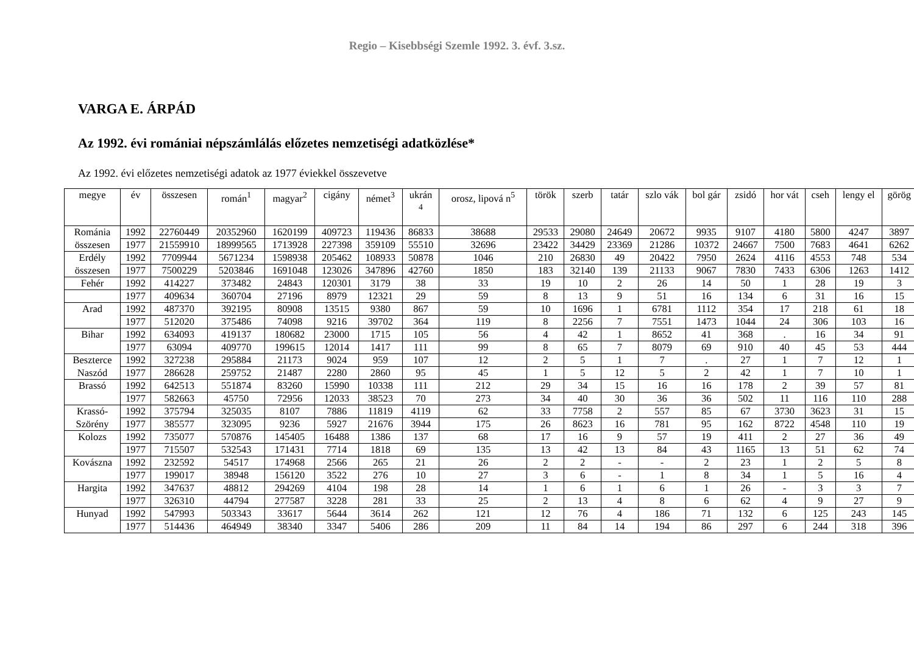Regio – Kisebbségi Szemle 1992. 3. évf. 3.sz.
VARGA E. ÁRPÁD
Az 1992. évi romániai népszámlálás előzetes nemzetiségi adatközlése*
Az 1992. évi előzetes nemzetiségi adatok az 1977 éviekkel összevetve
| megye | év | összesen | román<sup>1</sup> | magyar<sup>2</sup> | cigány | német<sup>3</sup> | ukrán <sup>4</sup> | orosz, lipová n<sup>5</sup> | török | szerb | tatár | szlo vák | bol gár | zsidó | hor vát | cseh | lengy el | görög |
| --- | --- | --- | --- | --- | --- | --- | --- | --- | --- | --- | --- | --- | --- | --- | --- | --- | --- | --- |
| Románia | 1992 | 22760449 | 20352960 | 1620199 | 409723 | 119436 | 86833 | 38688 | 29533 | 29080 | 24649 | 20672 | 9935 | 9107 | 4180 | 5800 | 4247 | 3897 |
| összesen | 1977 | 21559910 | 18999565 | 1713928 | 227398 | 359109 | 55510 | 32696 | 23422 | 34429 | 23369 | 21286 | 10372 | 24667 | 7500 | 7683 | 4641 | 6262 |
| Erdély | 1992 | 7709944 | 5671234 | 1598938 | 205462 | 108933 | 50878 | 1046 | 210 | 26830 | 49 | 20422 | 7950 | 2624 | 4116 | 4553 | 748 | 534 |
| összesen | 1977 | 7500229 | 5203846 | 1691048 | 123026 | 347896 | 42760 | 1850 | 183 | 32140 | 139 | 21133 | 9067 | 7830 | 7433 | 6306 | 1263 | 1412 |
| Fehér | 1992 | 414227 | 373482 | 24843 | 120301 | 3179 | 38 | 33 | 19 | 10 | 2 | 26 | 14 | 50 | 1 | 28 | 19 | 3 |
| | 1977 | 409634 | 360704 | 27196 | 8979 | 12321 | 29 | 59 | 8 | 13 | 9 | 51 | 16 | 134 | 6 | 31 | 16 | 15 |
| Arad | 1992 | 487370 | 392195 | 80908 | 13515 | 9380 | 867 | 59 | 10 | 1696 | 1 | 6781 | 1112 | 354 | 17 | 218 | 61 | 18 |
| | 1977 | 512020 | 375486 | 74098 | 9216 | 39702 | 364 | 119 | 8 | 2256 | 7 | 7551 | 1473 | 1044 | 24 | 306 | 103 | 16 |
| Bihar | 1992 | 634093 | 419137 | 180682 | 23000 | 1715 | 105 | 56 | 4 | 42 | 1 | 8652 | 41 | 368 | . | 16 | 34 | 91 |
| | 1977 | 63094 | 409770 | 199615 | 12014 | 1417 | 111 | 99 | 8 | 65 | 7 | 8079 | 69 | 910 | 40 | 45 | 53 | 444 |
| Beszterce | 1992 | 327238 | 295884 | 21173 | 9024 | 959 | 107 | 12 | 2 | 5 | 1 | 7 | . | 27 | 1 | 7 | 12 | 1 |
| Naszód | 1977 | 286628 | 259752 | 21487 | 2280 | 2860 | 95 | 45 | 1 | 5 | 12 | 5 | 2 | 42 | 1 | 7 | 10 | 1 |
| Brassó | 1992 | 642513 | 551874 | 83260 | 15990 | 10338 | 111 | 212 | 29 | 34 | 15 | 16 | 16 | 178 | 2 | 39 | 57 | 81 |
| | 1977 | 582663 | 45750 | 72956 | 12033 | 38523 | 70 | 273 | 34 | 40 | 30 | 36 | 36 | 502 | 11 | 116 | 110 | 288 |
| Krassó- | 1992 | 375794 | 325035 | 8107 | 7886 | 11819 | 4119 | 62 | 33 | 7758 | 2 | 557 | 85 | 67 | 3730 | 3623 | 31 | 15 |
| Szörény | 1977 | 385577 | 323095 | 9236 | 5927 | 21676 | 3944 | 175 | 26 | 8623 | 16 | 781 | 95 | 162 | 8722 | 4548 | 110 | 19 |
| Kolozs | 1992 | 735077 | 570876 | 145405 | 16488 | 1386 | 137 | 68 | 17 | 16 | 9 | 57 | 19 | 411 | 2 | 27 | 36 | 49 |
| | 1977 | 715507 | 532543 | 171431 | 7714 | 1818 | 69 | 135 | 13 | 42 | 13 | 84 | 43 | 1165 | 13 | 51 | 62 | 74 |
| Kovászna | 1992 | 232592 | 54517 | 174968 | 2566 | 265 | 21 | 26 | 2 | 2 | - | - | 2 | 23 | 1 | 2 | 5 | 8 |
| | 1977 | 199017 | 38948 | 156120 | 3522 | 276 | 10 | 27 | 3 | 6 | - | 1 | 8 | 34 | 1 | 5 | 16 | 4 |
| Hargita | 1992 | 347637 | 48812 | 294269 | 4104 | 198 | 28 | 14 | 1 | 6 | 1 | 6 | 1 | 26 | - | 3 | 3 | 7 |
| | 1977 | 326310 | 44794 | 277587 | 3228 | 281 | 33 | 25 | 2 | 13 | 4 | 8 | 6 | 62 | 4 | 9 | 27 | 9 |
| Hunyad | 1992 | 547993 | 503343 | 33617 | 5644 | 3614 | 262 | 121 | 12 | 76 | 4 | 186 | 71 | 132 | 6 | 125 | 243 | 145 |
| | 1977 | 514436 | 464949 | 38340 | 3347 | 5406 | 286 | 209 | 11 | 84 | 14 | 194 | 86 | 297 | 6 | 244 | 318 | 396 |